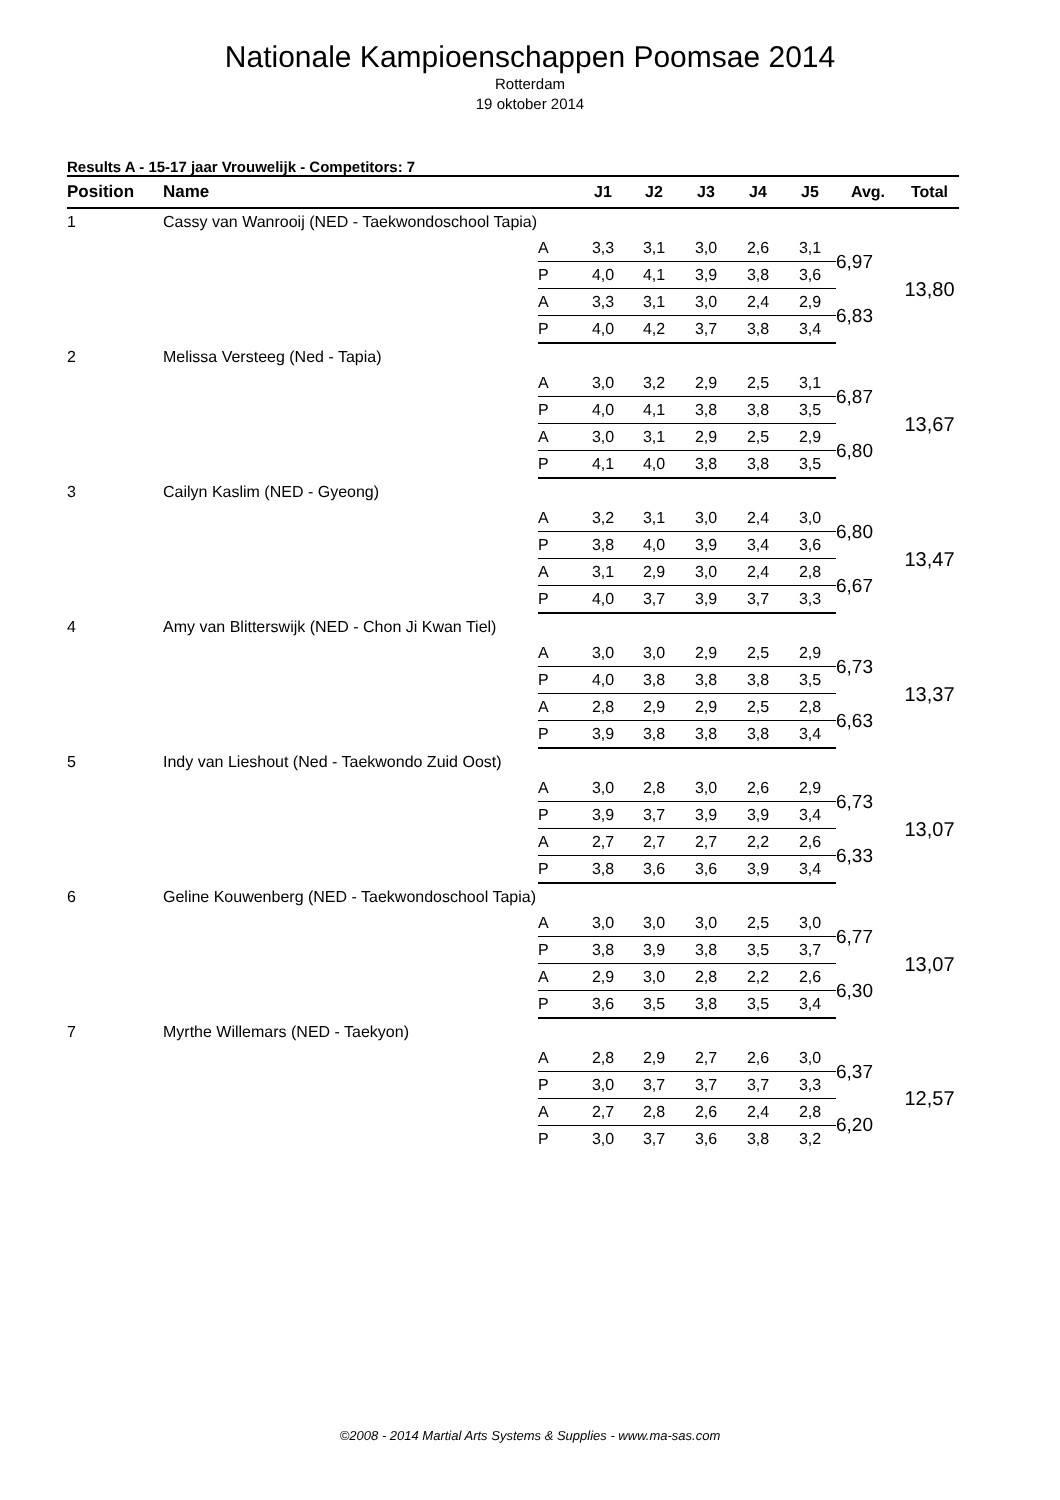Nationale Kampioenschappen Poomsae 2014
Rotterdam
19 oktober 2014
Results A - 15-17 jaar Vrouwelijk - Competitors: 7
| Position | Name | | J1 | J2 | J3 | J4 | J5 | Avg. | Total |
| --- | --- | --- | --- | --- | --- | --- | --- | --- | --- |
| 1 | Cassy van Wanrooij (NED - Taekwondoschool Tapia) | | | | | | | | |
| | | A | 3,3 | 3,1 | 3,0 | 2,6 | 3,1 | 6,97 | 13,80 |
| | | P | 4,0 | 4,1 | 3,9 | 3,8 | 3,6 | | |
| | | A | 3,3 | 3,1 | 3,0 | 2,4 | 2,9 | 6,83 | |
| | | P | 4,0 | 4,2 | 3,7 | 3,8 | 3,4 | | |
| 2 | Melissa Versteeg (Ned - Tapia) | | | | | | | | |
| | | A | 3,0 | 3,2 | 2,9 | 2,5 | 3,1 | 6,87 | 13,67 |
| | | P | 4,0 | 4,1 | 3,8 | 3,8 | 3,5 | | |
| | | A | 3,0 | 3,1 | 2,9 | 2,5 | 2,9 | 6,80 | |
| | | P | 4,1 | 4,0 | 3,8 | 3,8 | 3,5 | | |
| 3 | Cailyn Kaslim (NED - Gyeong) | | | | | | | | |
| | | A | 3,2 | 3,1 | 3,0 | 2,4 | 3,0 | 6,80 | 13,47 |
| | | P | 3,8 | 4,0 | 3,9 | 3,4 | 3,6 | | |
| | | A | 3,1 | 2,9 | 3,0 | 2,4 | 2,8 | 6,67 | |
| | | P | 4,0 | 3,7 | 3,9 | 3,7 | 3,3 | | |
| 4 | Amy van Blitterswijk (NED - Chon Ji Kwan Tiel) | | | | | | | | |
| | | A | 3,0 | 3,0 | 2,9 | 2,5 | 2,9 | 6,73 | 13,37 |
| | | P | 4,0 | 3,8 | 3,8 | 3,8 | 3,5 | | |
| | | A | 2,8 | 2,9 | 2,9 | 2,5 | 2,8 | 6,63 | |
| | | P | 3,9 | 3,8 | 3,8 | 3,8 | 3,4 | | |
| 5 | Indy van Lieshout (Ned - Taekwondo Zuid Oost) | | | | | | | | |
| | | A | 3,0 | 2,8 | 3,0 | 2,6 | 2,9 | 6,73 | 13,07 |
| | | P | 3,9 | 3,7 | 3,9 | 3,9 | 3,4 | | |
| | | A | 2,7 | 2,7 | 2,7 | 2,2 | 2,6 | 6,33 | |
| | | P | 3,8 | 3,6 | 3,6 | 3,9 | 3,4 | | |
| 6 | Geline Kouwenberg (NED - Taekwondoschool Tapia) | | | | | | | | |
| | | A | 3,0 | 3,0 | 3,0 | 2,5 | 3,0 | 6,77 | 13,07 |
| | | P | 3,8 | 3,9 | 3,8 | 3,5 | 3,7 | | |
| | | A | 2,9 | 3,0 | 2,8 | 2,2 | 2,6 | 6,30 | |
| | | P | 3,6 | 3,5 | 3,8 | 3,5 | 3,4 | | |
| 7 | Myrthe Willemars (NED - Taekyon) | | | | | | | | |
| | | A | 2,8 | 2,9 | 2,7 | 2,6 | 3,0 | 6,37 | 12,57 |
| | | P | 3,0 | 3,7 | 3,7 | 3,7 | 3,3 | | |
| | | A | 2,7 | 2,8 | 2,6 | 2,4 | 2,8 | 6,20 | |
| | | P | 3,0 | 3,7 | 3,6 | 3,8 | 3,2 | | |
©2008 - 2014 Martial Arts Systems & Supplies - www.ma-sas.com